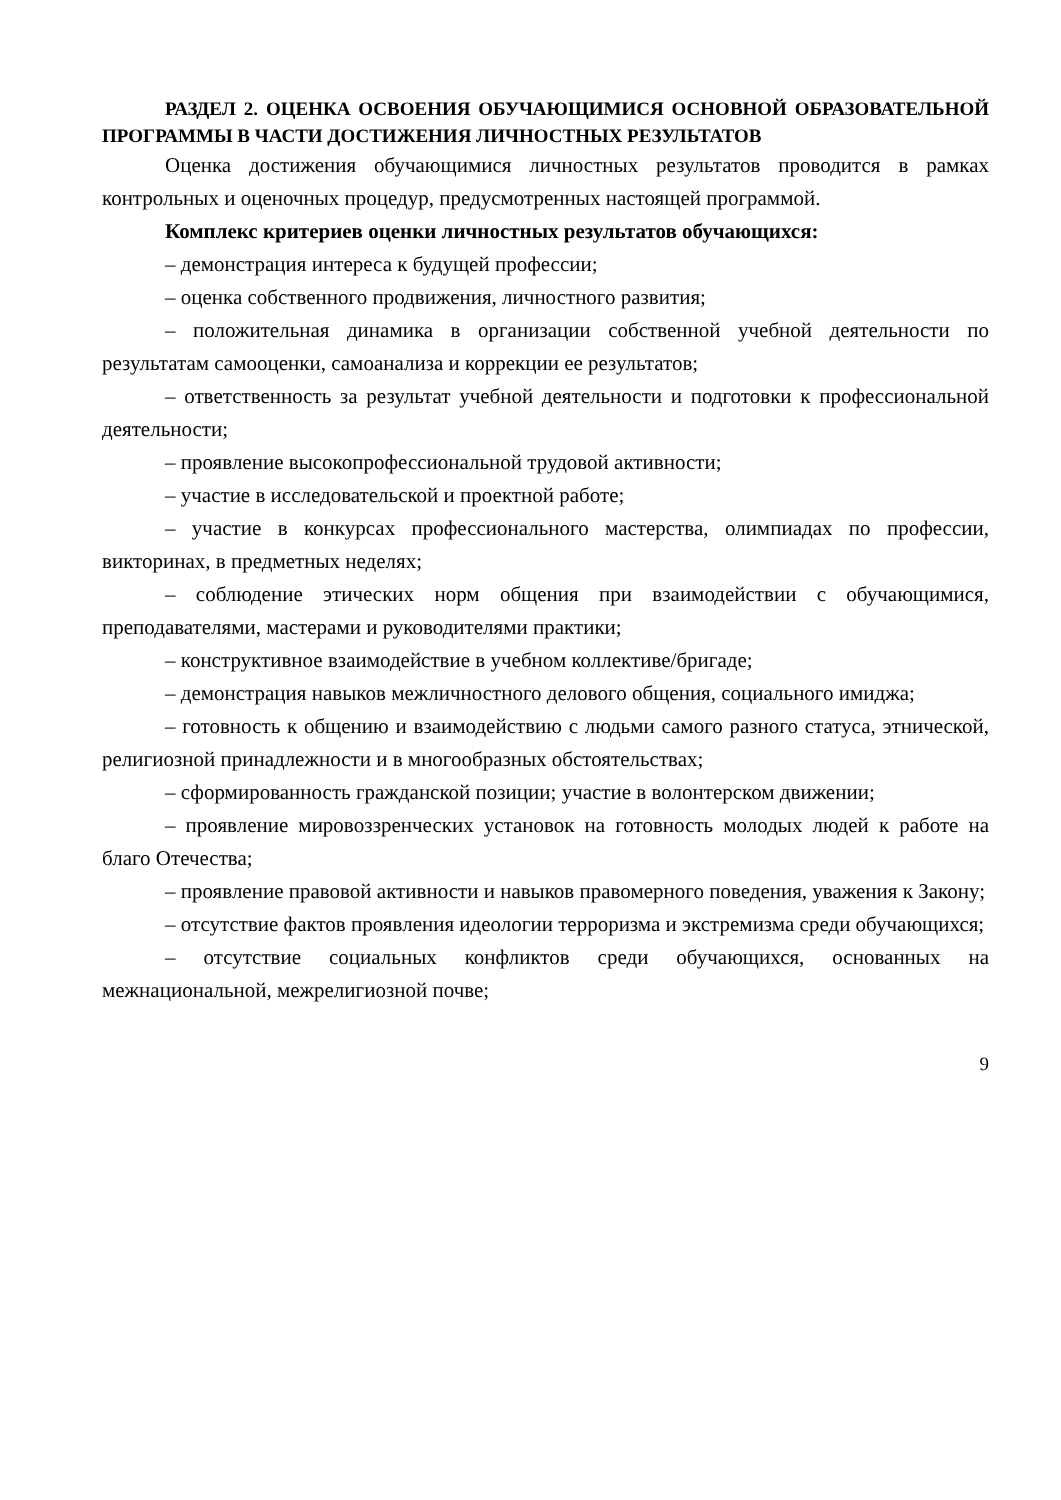РАЗДЕЛ 2. ОЦЕНКА ОСВОЕНИЯ ОБУЧАЮЩИМИСЯ ОСНОВНОЙ ОБРАЗОВАТЕЛЬНОЙ ПРОГРАММЫ В ЧАСТИ ДОСТИЖЕНИЯ ЛИЧНОСТНЫХ РЕЗУЛЬТАТОВ
Оценка достижения обучающимися личностных результатов проводится в рамках контрольных и оценочных процедур, предусмотренных настоящей программой.
Комплекс критериев оценки личностных результатов обучающихся:
– демонстрация интереса к будущей профессии;
– оценка собственного продвижения, личностного развития;
– положительная динамика в организации собственной учебной деятельности по результатам самооценки, самоанализа и коррекции ее результатов;
– ответственность за результат учебной деятельности и подготовки к профессиональной деятельности;
– проявление высокопрофессиональной трудовой активности;
– участие в исследовательской и проектной работе;
– участие в конкурсах профессионального мастерства, олимпиадах по профессии, викторинах, в предметных неделях;
– соблюдение этических норм общения при взаимодействии с обучающимися, преподавателями, мастерами и руководителями практики;
– конструктивное взаимодействие в учебном коллективе/бригаде;
– демонстрация навыков межличностного делового общения, социального имиджа;
– готовность к общению и взаимодействию с людьми самого разного статуса, этнической, религиозной принадлежности и в многообразных обстоятельствах;
– сформированность гражданской позиции; участие в волонтерском движении;
– проявление мировоззренческих установок на готовность молодых людей к работе на благо Отечества;
– проявление правовой активности и навыков правомерного поведения, уважения к Закону;
– отсутствие фактов проявления идеологии терроризма и экстремизма среди обучающихся;
– отсутствие социальных конфликтов среди обучающихся, основанных на межнациональной, межрелигиозной почве;
9